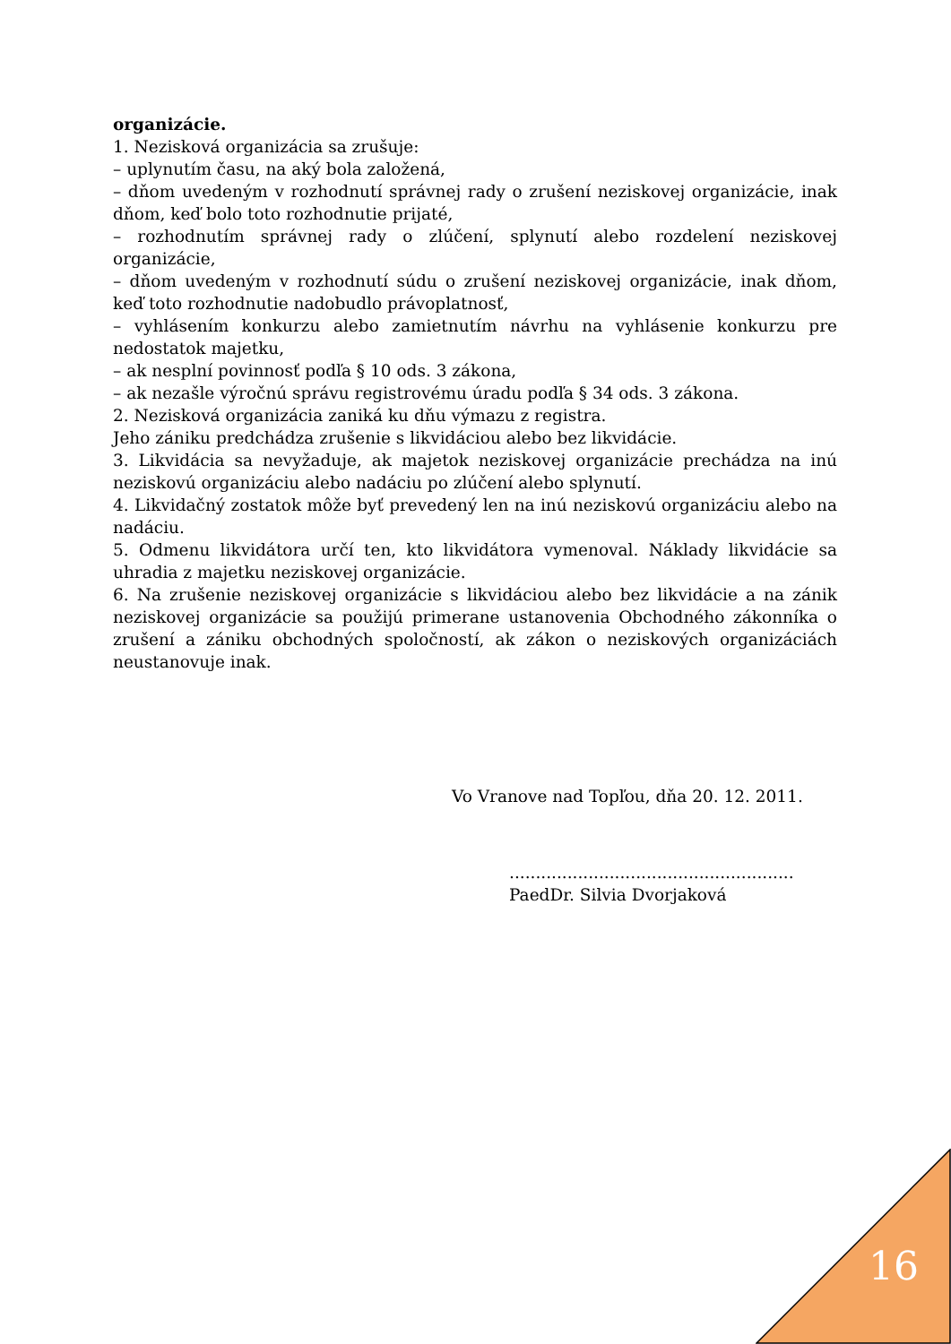organizácie.
1. Nezisková organizácia sa zrušuje:
– uplynutím času, na aký bola založená,
– dňom uvedeným v rozhodnutí správnej rady o zrušení neziskovej organizácie, inak dňom, keď bolo toto rozhodnutie prijaté,
– rozhodnutím správnej rady o zlúčení, splynutí alebo rozdelení neziskovej organizácie,
– dňom uvedeným v rozhodnutí súdu o zrušení neziskovej organizácie, inak dňom, keď toto rozhodnutie nadobudlo právoplatnosť,
– vyhlásením konkurzu alebo zamietnutím návrhu na vyhlásenie konkurzu pre nedostatok majetku,
– ak nesplní povinnosť podľa § 10 ods. 3 zákona,
– ak nezašle výročnú správu registrovému úradu podľa § 34 ods. 3 zákona.
2. Nezisková organizácia zaniká ku dňu výmazu z registra.
Jeho zániku predchádza zrušenie s likvidáciou alebo bez likvidácie.
3. Likvidácia sa nevyžaduje, ak majetok neziskovej organizácie prechádza na inú neziskovú organizáciu alebo nadáciu po zlúčení alebo splynutí.
4. Likvidačný zostatok môže byť prevedený len na inú neziskovú organizáciu alebo na nadáciu.
5. Odmenu likvidátora určí ten, kto likvidátora vymenoval. Náklady likvidácie sa uhradia z majetku neziskovej organizácie.
6. Na zrušenie neziskovej organizácie s likvidáciou alebo bez likvidácie a na zánik neziskovej organizácie sa použijú primerane ustanovenia Obchodného zákonníka o zrušení a zániku obchodných spoločností, ak zákon o neziskových organizáciách neustanovuje inak.
Vo Vranove nad Topľou, dňa 20. 12. 2011.
......................................................
PaedDr. Silvia Dvorjaková
16